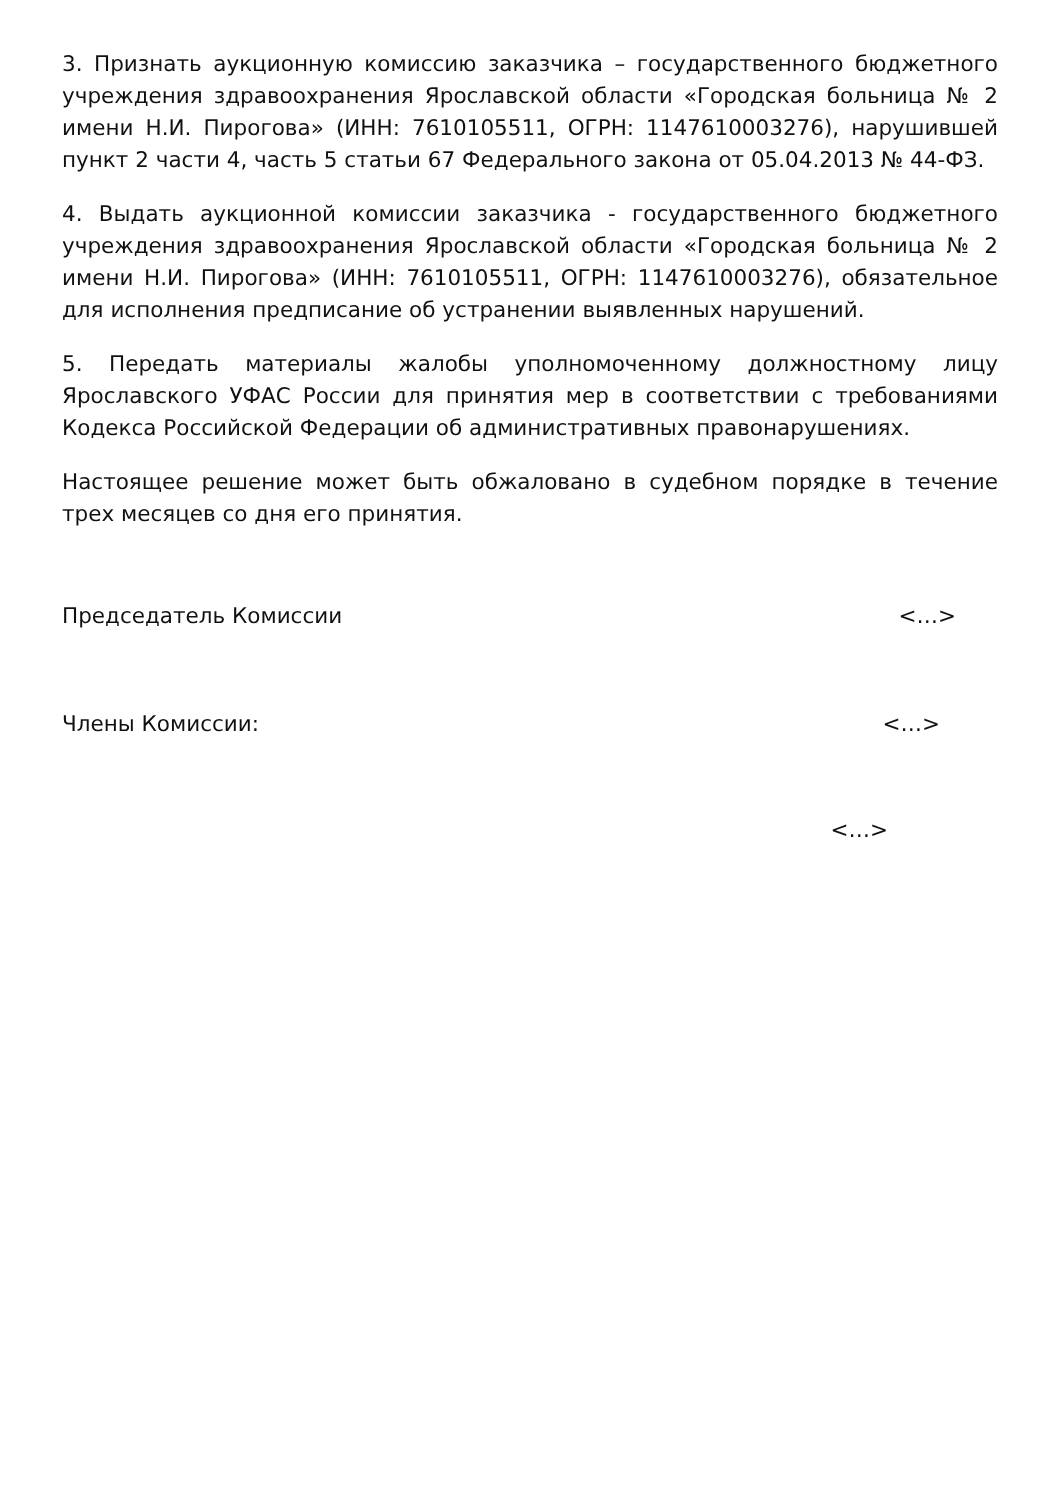3. Признать аукционную комиссию заказчика – государственного бюджетного учреждения здравоохранения Ярославской области «Городская больница № 2 имени Н.И. Пирогова» (ИНН: 7610105511, ОГРН: 1147610003276), нарушившей пункт 2 части 4, часть 5 статьи 67 Федерального закона от 05.04.2013 № 44-ФЗ.
4. Выдать аукционной комиссии заказчика - государственного бюджетного учреждения здравоохранения Ярославской области «Городская больница № 2 имени Н.И. Пирогова» (ИНН: 7610105511, ОГРН: 1147610003276), обязательное для исполнения предписание об устранении выявленных нарушений.
5. Передать материалы жалобы уполномоченному должностному лицу Ярославского УФАС России для принятия мер в соответствии с требованиями Кодекса Российской Федерации об административных правонарушениях.
Настоящее решение может быть обжаловано в судебном порядке в течение трех месяцев со дня его принятия.
Председатель Комиссии <…>
Члены Комиссии: <…>
<…>